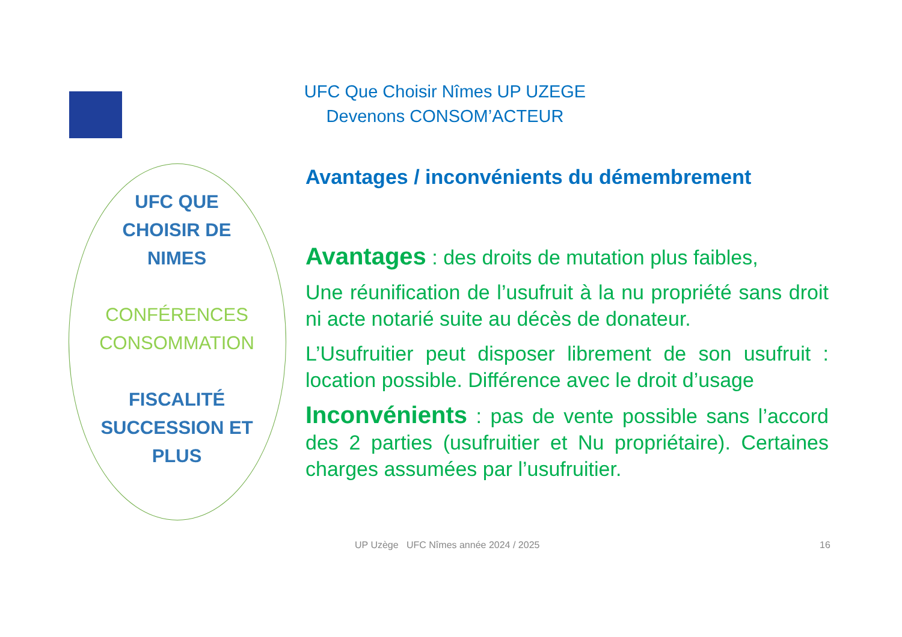UFC Que Choisir Nîmes UP UZEGE
Devenons CONSOM’ACTEUR
UFC QUE
CHOISIR DE
NIMES
CONFÉRENCES
CONSOMMATION
FISCALITÉ
SUCCESSION ET
PLUS
Avantages / inconvénients du démembrement
Avantages : des droits de mutation plus faibles,
Une réunification de l’usufruit à la nu propriété sans droit ni acte notarié suite au décès de donateur.
L’Usufruitier peut disposer librement de son usufruit : location possible. Différence avec le droit d’usage
Inconvénients : pas de vente possible sans l’accord des 2 parties (usufruitier et Nu propriétaire). Certaines charges assumées par l’usufruitier.
UP Uzège UFC Nîmes année 2024 / 2025
16